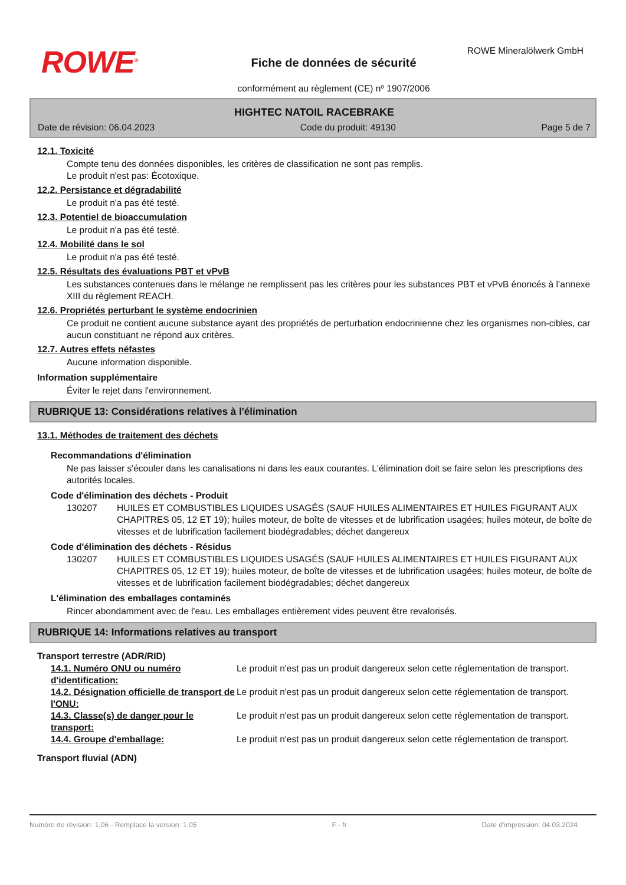ROWE Mineralölwerk GmbH
ROWE<sup>®</sup>
Fiche de données de sécurité
conformément au règlement (CE) nº 1907/2006
HIGHTEC NATOIL RACEBRAKE
Date de révision: 06.04.2023 Code du produit: 49130 Page 5 de 7
12.1. Toxicité
Compte tenu des données disponibles, les critères de classification ne sont pas remplis.
Le produit n'est pas: Écotoxique.
12.2. Persistance et dégradabilité
Le produit n'a pas été testé.
12.3. Potentiel de bioaccumulation
Le produit n'a pas été testé.
12.4. Mobilité dans le sol
Le produit n'a pas été testé.
12.5. Résultats des évaluations PBT et vPvB
Les substances contenues dans le mélange ne remplissent pas les critères pour les substances PBT et vPvB énoncés à l’annexe XIII du règlement REACH.
12.6. Propriétés perturbant le système endocrinien
Ce produit ne contient aucune substance ayant des propriétés de perturbation endocrinienne chez les organismes non-cibles, car aucun constituant ne répond aux critères.
12.7. Autres effets néfastes
Aucune information disponible.
Information supplémentaire
Éviter le rejet dans l'environnement.
RUBRIQUE 13: Considérations relatives à l'élimination
13.1. Méthodes de traitement des déchets
Recommandations d'élimination
Ne pas laisser s'écouler dans les canalisations ni dans les eaux courantes. L'élimination doit se faire selon les prescriptions des autorités locales.
Code d'élimination des déchets - Produit
130207 HUILES ET COMBUSTIBLES LIQUIDES USAGÉS (SAUF HUILES ALIMENTAIRES ET HUILES FIGURANT AUX CHAPITRES 05, 12 ET 19); huiles moteur, de boîte de vitesses et de lubrification usagées; huiles moteur, de boîte de vitesses et de lubrification facilement biodégradables; déchet dangereux
Code d'élimination des déchets - Résidus
130207 HUILES ET COMBUSTIBLES LIQUIDES USAGÉS (SAUF HUILES ALIMENTAIRES ET HUILES FIGURANT AUX CHAPITRES 05, 12 ET 19); huiles moteur, de boîte de vitesses et de lubrification usagées; huiles moteur, de boîte de vitesses et de lubrification facilement biodégradables; déchet dangereux
L'élimination des emballages contaminés
Rincer abondamment avec de l'eau. Les emballages entièrement vides peuvent être revalorisés.
RUBRIQUE 14: Informations relatives au transport
Transport terrestre (ADR/RID)
14.1. Numéro ONU ou numéro d'identification:
Le produit n'est pas un produit dangereux selon cette réglementation de transport.
14.2. Désignation officielle de transport de l'ONU:
Le produit n'est pas un produit dangereux selon cette réglementation de transport.
14.3. Classe(s) de danger pour le transport:
Le produit n'est pas un produit dangereux selon cette réglementation de transport.
14.4. Groupe d'emballage: Le produit n'est pas un produit dangereux selon cette réglementation de transport.
Transport fluvial (ADN)
Numéro de révision: 1,06 - Remplace la version: 1,05 F - fr Date d'impression: 04.03.2024